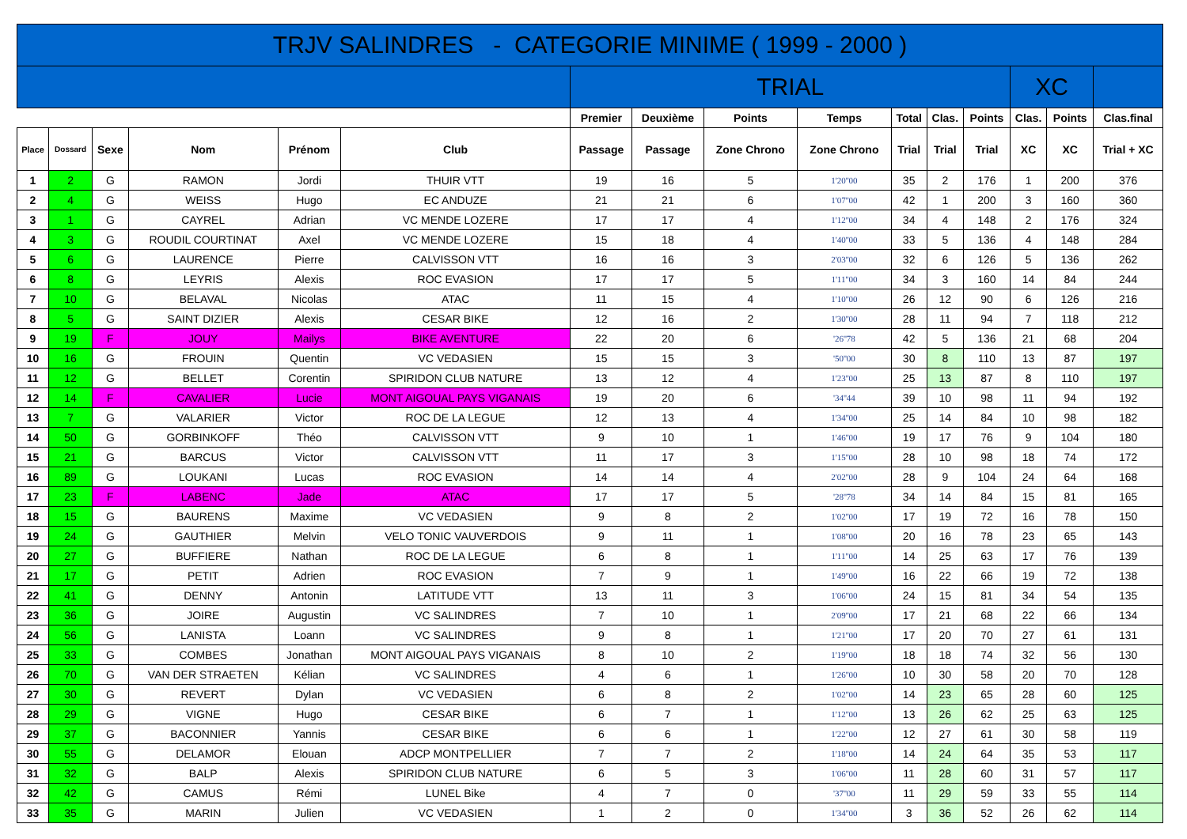| TRJV SALINDRES - CATEGORIE MINIME ( 1999 - 2000 ) | | | | | | | | | | | | | | | |
| --- | --- | --- | --- | --- | --- | --- | --- | --- | --- | --- | --- | --- | --- | --- | --- |
| | | | | | | TRIAL | | | | | | | XC | | |
| | | | | | | Premier | Deuxième | Points | Temps | Total | Clas. | Points | Clas. | Points | Clas.final |
| Place | Dossard | Sexe | Nom | Prénom | Club | Passage | Passage | Zone Chrono | Zone Chrono | Trial | Trial | Trial | XC | XC | Trial + XC |
| 1 | 2 | G | RAMON | Jordi | THUIR VTT | 19 | 16 | 5 | 1'20''00 | 35 | 2 | 176 | 1 | 200 | 376 |
| 2 | 4 | G | WEISS | Hugo | EC ANDUZE | 21 | 21 | 6 | 1'07''00 | 42 | 1 | 200 | 3 | 160 | 360 |
| 3 | 1 | G | CAYREL | Adrian | VC MENDE LOZERE | 17 | 17 | 4 | 1'12''00 | 34 | 4 | 148 | 2 | 176 | 324 |
| 4 | 3 | G | ROUDIL COURTINAT | Axel | VC MENDE LOZERE | 15 | 18 | 4 | 1'40''00 | 33 | 5 | 136 | 4 | 148 | 284 |
| 5 | 6 | G | LAURENCE | Pierre | CALVISSON VTT | 16 | 16 | 3 | 2'03''00 | 32 | 6 | 126 | 5 | 136 | 262 |
| 6 | 8 | G | LEYRIS | Alexis | ROC EVASION | 17 | 17 | 5 | 1'11''00 | 34 | 3 | 160 | 14 | 84 | 244 |
| 7 | 10 | G | BELAVAL | Nicolas | ATAC | 11 | 15 | 4 | 1'10''00 | 26 | 12 | 90 | 6 | 126 | 216 |
| 8 | 5 | G | SAINT DIZIER | Alexis | CESAR BIKE | 12 | 16 | 2 | 1'30''00 | 28 | 11 | 94 | 7 | 118 | 212 |
| 9 | 19 | F | JOUY | Mailys | BIKE AVENTURE | 22 | 20 | 6 | '26''78 | 42 | 5 | 136 | 21 | 68 | 204 |
| 10 | 16 | G | FROUIN | Quentin | VC VEDASIEN | 15 | 15 | 3 | '50''00 | 30 | 8 | 110 | 13 | 87 | 197 |
| 11 | 12 | G | BELLET | Corentin | SPIRIDON CLUB NATURE | 13 | 12 | 4 | 1'23''00 | 25 | 13 | 87 | 8 | 110 | 197 |
| 12 | 14 | F | CAVALIER | Lucie | MONT AIGOUAL PAYS VIGANAIS | 19 | 20 | 6 | '34''44 | 39 | 10 | 98 | 11 | 94 | 192 |
| 13 | 7 | G | VALARIER | Victor | ROC DE LA LEGUE | 12 | 13 | 4 | 1'34''00 | 25 | 14 | 84 | 10 | 98 | 182 |
| 14 | 50 | G | GORBINKOFF | Théo | CALVISSON VTT | 9 | 10 | 1 | 1'46''00 | 19 | 17 | 76 | 9 | 104 | 180 |
| 15 | 21 | G | BARCUS | Victor | CALVISSON VTT | 11 | 17 | 3 | 1'15''00 | 28 | 10 | 98 | 18 | 74 | 172 |
| 16 | 89 | G | LOUKANI | Lucas | ROC EVASION | 14 | 14 | 4 | 2'02''00 | 28 | 9 | 104 | 24 | 64 | 168 |
| 17 | 23 | F | LABENC | Jade | ATAC | 17 | 17 | 5 | '28''78 | 34 | 14 | 84 | 15 | 81 | 165 |
| 18 | 15 | G | BAURENS | Maxime | VC VEDASIEN | 9 | 8 | 2 | 1'02''00 | 17 | 19 | 72 | 16 | 78 | 150 |
| 19 | 24 | G | GAUTHIER | Melvin | VELO TONIC VAUVERDOIS | 9 | 11 | 1 | 1'08''00 | 20 | 16 | 78 | 23 | 65 | 143 |
| 20 | 27 | G | BUFFIERE | Nathan | ROC DE LA LEGUE | 6 | 8 | 1 | 1'11''00 | 14 | 25 | 63 | 17 | 76 | 139 |
| 21 | 17 | G | PETIT | Adrien | ROC EVASION | 7 | 9 | 1 | 1'49''00 | 16 | 22 | 66 | 19 | 72 | 138 |
| 22 | 41 | G | DENNY | Antonin | LATITUDE VTT | 13 | 11 | 3 | 1'06''00 | 24 | 15 | 81 | 34 | 54 | 135 |
| 23 | 36 | G | JOIRE | Augustin | VC SALINDRES | 7 | 10 | 1 | 2'09''00 | 17 | 21 | 68 | 22 | 66 | 134 |
| 24 | 56 | G | LANISTA | Loann | VC SALINDRES | 9 | 8 | 1 | 1'21''00 | 17 | 20 | 70 | 27 | 61 | 131 |
| 25 | 33 | G | COMBES | Jonathan | MONT AIGOUAL PAYS VIGANAIS | 8 | 10 | 2 | 1'19''00 | 18 | 18 | 74 | 32 | 56 | 130 |
| 26 | 70 | G | VAN DER STRAETEN | Kélian | VC SALINDRES | 4 | 6 | 1 | 1'26''00 | 10 | 30 | 58 | 20 | 70 | 128 |
| 27 | 30 | G | REVERT | Dylan | VC VEDASIEN | 6 | 8 | 2 | 1'02''00 | 14 | 23 | 65 | 28 | 60 | 125 |
| 28 | 29 | G | VIGNE | Hugo | CESAR BIKE | 6 | 7 | 1 | 1'12''00 | 13 | 26 | 62 | 25 | 63 | 125 |
| 29 | 37 | G | BACONNIER | Yannis | CESAR BIKE | 6 | 6 | 1 | 1'22''00 | 12 | 27 | 61 | 30 | 58 | 119 |
| 30 | 55 | G | DELAMOR | Elouan | ADCP MONTPELLIER | 7 | 7 | 2 | 1'18''00 | 14 | 24 | 64 | 35 | 53 | 117 |
| 31 | 32 | G | BALP | Alexis | SPIRIDON CLUB NATURE | 6 | 5 | 3 | 1'06''00 | 11 | 28 | 60 | 31 | 57 | 117 |
| 32 | 42 | G | CAMUS | Rémi | LUNEL Bike | 4 | 7 | 0 | '37''00 | 11 | 29 | 59 | 33 | 55 | 114 |
| 33 | 35 | G | MARIN | Julien | VC VEDASIEN | 1 | 2 | 0 | 1'34''00 | 3 | 36 | 52 | 26 | 62 | 114 |